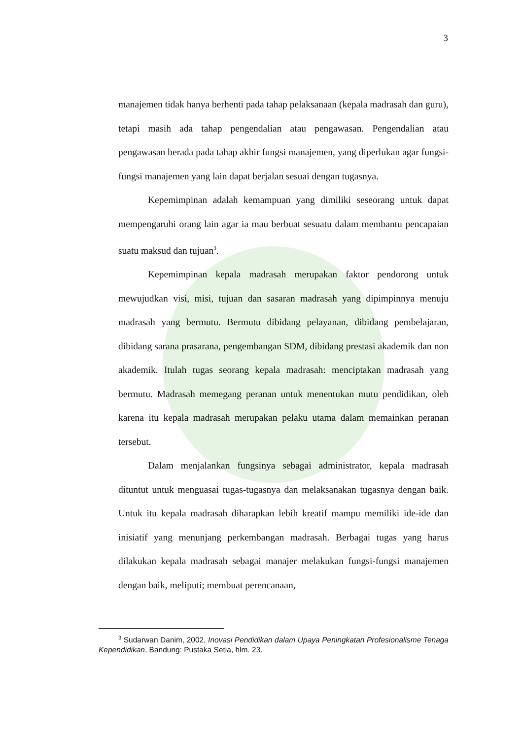3
manajemen tidak hanya berhenti pada tahap pelaksanaan (kepala madrasah dan guru), tetapi masih ada tahap pengendalian atau pengawasan. Pengendalian atau pengawasan berada pada tahap akhir fungsi manajemen, yang diperlukan agar fungsi-fungsi manajemen yang lain dapat berjalan sesuai dengan tugasnya.
Kepemimpinan adalah kemampuan yang dimiliki seseorang untuk dapat mempengaruhi orang lain agar ia mau berbuat sesuatu dalam membantu pencapaian suatu maksud dan tujuan<sup>3</sup>.
Kepemimpinan kepala madrasah merupakan faktor pendorong untuk mewujudkan visi, misi, tujuan dan sasaran madrasah yang dipimpinnya menuju madrasah yang bermutu. Bermutu dibidang pelayanan, dibidang pembelajaran, dibidang sarana prasarana, pengembangan SDM, dibidang prestasi akademik dan non akademik. Itulah tugas seorang kepala madrasah: menciptakan madrasah yang bermutu. Madrasah memegang peranan untuk menentukan mutu pendidikan, oleh karena itu kepala madrasah merupakan pelaku utama dalam memainkan peranan tersebut.
Dalam menjalankan fungsinya sebagai administrator, kepala madrasah dituntut untuk menguasai tugas-tugasnya dan melaksanakan tugasnya dengan baik. Untuk itu kepala madrasah diharapkan lebih kreatif mampu memiliki ide-ide dan inisiatif yang menunjang perkembangan madrasah. Berbagai tugas yang harus dilakukan kepala madrasah sebagai manajer melakukan fungsi-fungsi manajemen dengan baik, meliputi; membuat perencanaan,
<sup>3</sup> Sudarwan Danim, 2002, Inovasi Pendidikan dalam Upaya Peningkatan Profesionalisme Tenaga Kependidikan, Bandung: Pustaka Setia, hlm. 23.